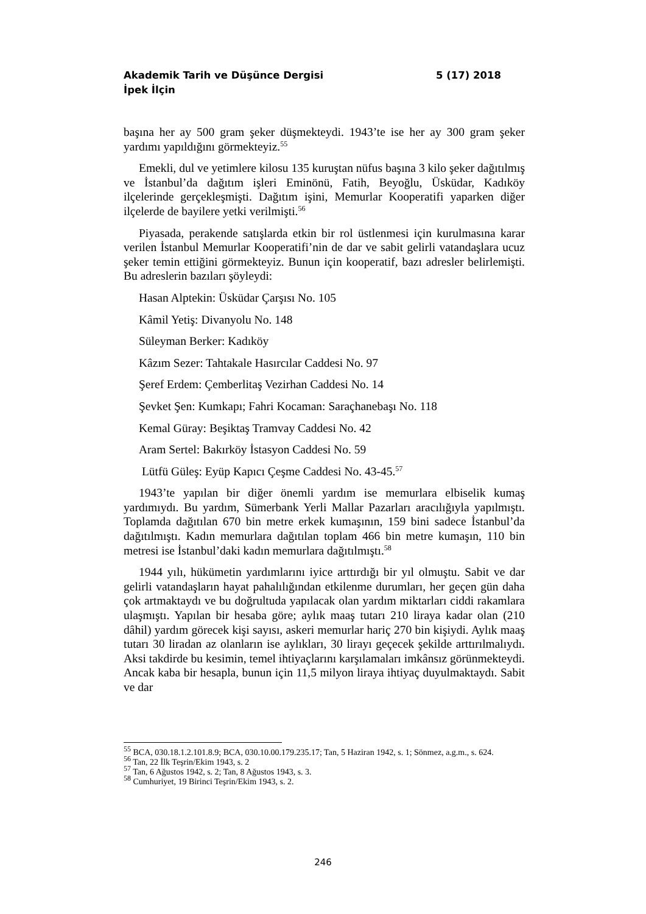5 (17) 2018 Akademik Tarih ve Düşünce Dergisi
İpek İlçin
başına her ay 500 gram şeker düşmekteydi. 1943’te ise her ay 300 gram şeker yardımı yapıldığını görmekteyiz.<sup>55</sup>
Emekli, dul ve yetimlere kilosu 135 kuruştan nüfus başına 3 kilo şeker dağıtılmış ve İstanbul’da dağıtım işleri Eminönü, Fatih, Beyoğlu, Üsküdar, Kadıköy ilçelerinde gerçekleşmişti. Dağıtım işini, Memurlar Kooperatifi yaparken diğer ilçelerde de bayilere yetki verilmişti.<sup>56</sup>
Piyasada, perakende satışlarda etkin bir rol üstlenmesi için kurulmasına karar verilen İstanbul Memurlar Kooperatifi’nin de dar ve sabit gelirli vatandaşlara ucuz şeker temin ettiğini görmekteyiz. Bunun için kooperatif, bazı adresler belirlemişti. Bu adreslerin bazıları şöyleydi:
Hasan Alptekin: Üsküdar Çarşısı No. 105
Kâmil Yetiş: Divanyolu No. 148
Süleyman Berker: Kadıköy
Kâzım Sezer: Tahtakale Hasırcılar Caddesi No. 97
Şeref Erdem: Çemberlitaş Vezirhan Caddesi No. 14
Şevket Şen: Kumkapı; Fahri Kocaman: Saraçhanebaşı No. 118
Kemal Güray: Beşiktaş Tramvay Caddesi No. 42
Aram Sertel: Bakırköy İstasyon Caddesi No. 59
Lütfü Güleş: Eyüp Kapıcı Çeşme Caddesi No. 43-45.<sup>57</sup>
1943’te yapılan bir diğer önemli yardım ise memurlara elbiselik kumaş yardımıydı. Bu yardım, Sümerbank Yerli Mallar Pazarları aracılığıyla yapılmıştı. Toplamda dağıtılan 670 bin metre erkek kumaşının, 159 bini sadece İstanbul’da dağıtılmıştı. Kadın memurlara dağıtılan toplam 466 bin metre kumaşın, 110 bin metresi ise İstanbul’daki kadın memurlara dağıtılmıştı.<sup>58</sup>
1944 yılı, hükümetin yardımlarını iyice arttırdığı bir yıl olmuştu. Sabit ve dar gelirli vatandaşların hayat pahalılığından etkilenme durumları, her geçen gün daha çok artmaktaydı ve bu doğrultuda yapılacak olan yardım miktarları ciddi rakamlara ulaşmıştı. Yapılan bir hesaba göre; aylık maaş tutarı 210 liraya kadar olan (210 dâhil) yardım görecek kişi sayısı, askeri memurlar hariç 270 bin kişiydi. Aylık maaş tutarı 30 liradan az olanların ise aylıkları, 30 lirayı geçecek şekilde arttırılmalıydı. Aksi takdirde bu kesimin, temel ihtiyaçlarını karşılamaları imkânsız görünmekteydi. Ancak kaba bir hesapla, bunun için 11,5 milyon liraya ihtiyaç duyulmaktaydı. Sabit ve dar
<sup>55</sup> BCA, 030.18.1.2.101.8.9; BCA, 030.10.00.179.235.17; Tan, 5 Haziran 1942, s. 1; Sönmez, a.g.m., s. 624.
<sup>56</sup> Tan, 22 İlk Teşrin/Ekim 1943, s. 2
<sup>57</sup> Tan, 6 Ağustos 1942, s. 2; Tan, 8 Ağustos 1943, s. 3.
<sup>58</sup> Cumhuriyet, 19 Birinci Teşrin/Ekim 1943, s. 2.
246